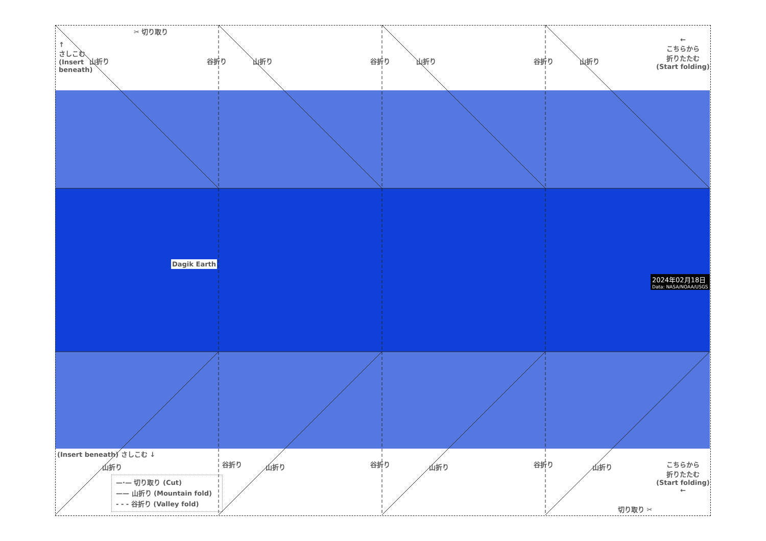✂ 切り取り
↑
さしこむ
(Insert
beneath)
山折り 山折り 山折り 山折り
谷折り 谷折り 谷折り
←
こちらから
折りたたむ
(Start folding)
2024年02月18日
Data: NASA/NOAA/USGS
Dagik Earth
(Insert beneath) さしこむ ↓
山折り 山折り 山折り 山折り
谷折り 谷折り 谷折り
こちらから
折りたたむ
(Start folding)
←
切り取り ✂
—·— 切り取り (Cut)
—— 山折り (Mountain fold)
- - - 谷折り (Valley fold)